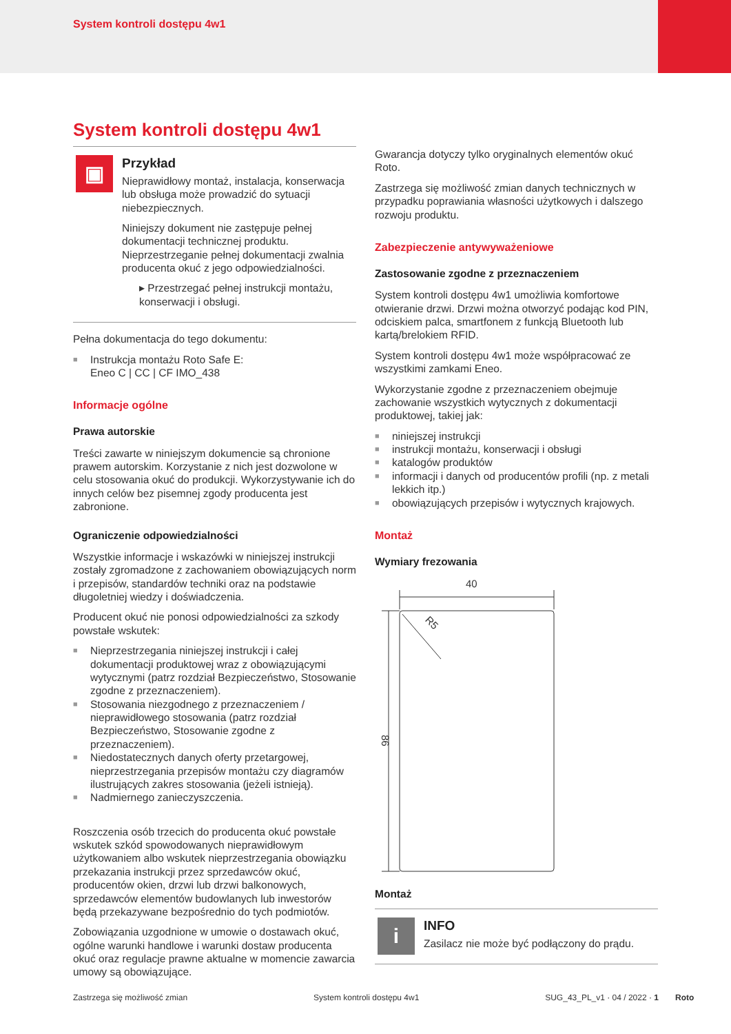System kontroli dostępu 4w1
System kontroli dostępu 4w1
▣
Przykład
Nieprawidłowy montaż, instalacja, konserwacja lub obsługa może prowadzić do sytuacji niebezpiecznych.
Niniejszy dokument nie zastępuje pełnej dokumentacji technicznej produktu. Nieprzestrzeganie pełnej dokumentacji zwalnia producenta okuć z jego odpowiedzialności.
▸ Przestrzegać pełnej instrukcji montażu, konserwacji i obsługi.
Pełna dokumentacja do tego dokumentu:
■ Instrukcja montażu Roto Safe E:
Eneo C | CC | CF IMO_438
Informacje ogólne
Prawa autorskie
Treści zawarte w niniejszym dokumencie są chronione prawem autorskim. Korzystanie z nich jest dozwolone w celu stosowania okuć do produkcji. Wykorzystywanie ich do innych celów bez pisemnej zgody producenta jest zabronione.
Ograniczenie odpowiedzialności
Wszystkie informacje i wskazówki w niniejszej instrukcji zostały zgromadzone z zachowaniem obowiązujących norm i przepisów, standardów techniki oraz na podstawie długoletniej wiedzy i doświadczenia.
Producent okuć nie ponosi odpowiedzialności za szkody powstałe wskutek:
■ Nieprzestrzegania niniejszej instrukcji i całej dokumentacji produktowej wraz z obowiązującymi wytycznymi (patrz rozdział Bezpieczeństwo, Stosowanie zgodne z przeznaczeniem).
■ Stosowania niezgodnego z przeznaczeniem / nieprawidłowego stosowania (patrz rozdział Bezpieczeństwo, Stosowanie zgodne z przeznaczeniem).
■ Niedostatecznych danych oferty przetargowej, nieprzestrzegania przepisów montażu czy diagramów ilustrujących zakres stosowania (jeżeli istnieją).
■ Nadmiernego zanieczyszczenia.
Roszczenia osób trzecich do producenta okuć powstałe wskutek szkód spowodowanych nieprawidłowym użytkowaniem albo wskutek nieprzestrzegania obowiązku przekazania instrukcji przez sprzedawców okuć, producentów okien, drzwi lub drzwi balkonowych, sprzedawców elementów budowlanych lub inwestorów będą przekazywane bezpośrednio do tych podmiotów.
Zobowiązania uzgodnione w umowie o dostawach okuć, ogólne warunki handlowe i warunki dostaw producenta okuć oraz regulacje prawne aktualne w momencie zawarcia umowy są obowiązujące.
Gwarancja dotyczy tylko oryginalnych elementów okuć Roto.
Zastrzega się możliwość zmian danych technicznych w przypadku poprawiania własności użytkowych i dalszego rozwoju produktu.
Zabezpieczenie antywyważeniowe
Zastosowanie zgodne z przeznaczeniem
System kontroli dostępu 4w1 umożliwia komfortowe otwieranie drzwi. Drzwi można otworzyć podając kod PIN, odciskiem palca, smartfonem z funkcją Bluetooth lub kartą/brelokiem RFID.
System kontroli dostępu 4w1 może współpracować ze wszystkimi zamkami Eneo.
Wykorzystanie zgodne z przeznaczeniem obejmuje zachowanie wszystkich wytycznych z dokumentacji produktowej, takiej jak:
■ niniejszej instrukcji
■ instrukcji montażu, konserwacji i obsługi
■ katalogów produktów
■ informacji i danych od producentów profili (np. z metali lekkich itp.)
■ obowiązujących przepisów i wytycznych krajowych.
Montaż
Wymiary frezowania
40
R5
86
Montaż
i
INFO
Zasilacz nie może być podłączony do prądu.
Zastrzega się możliwość zmian System kontroli dostępu 4w1 SUG_43_PL_v1 · 04 / 2022 · 1 Roto